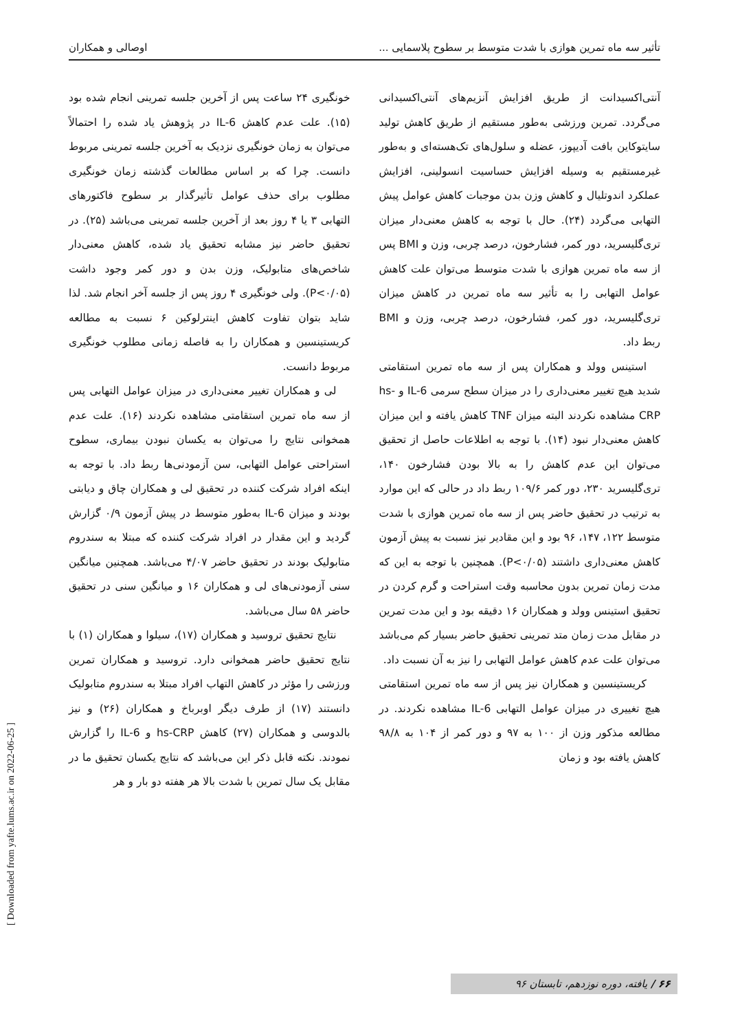تأثیر سه ماه تمرین هوازی با شدت متوسط بر سطوح پلاسمایی ... اوصالی و همکاران
آنتی‌اکسیدانت از طریق افزایش آنزیم‌های آنتی‌اکسیدانی می‌گردد. تمرین ورزشی به‌طور مستقیم از طریق کاهش تولید سایتوکاین بافت آدیپوز، عضله و سلول‌های تک‌هسته‌ای و به‌طور غیرمستقیم به وسیله افزایش حساسیت انسولینی، افزایش عملکرد اندوتلیال و کاهش وزن بدن موجبات کاهش عوامل پیش التهابی می‌گردد (۲۴). حال با توجه به کاهش معنی‌دار میزان تری‌گلیسرید، دور کمر، فشارخون، درصد چربی، وزن و BMI پس از سه ماه تمرین هوازی با شدت متوسط می‌توان علت کاهش عوامل التهابی را به تأثیر سه ماه تمرین در کاهش میزان تری‌گلیسرید، دور کمر، فشارخون، درصد چربی، وزن و BMI ربط داد.
استینس وولد و همکاران پس از سه ماه تمرین استقامتی شدید هیچ تغییر معنی‌داری را در میزان سطح سرمی IL-6 و hs-CRP مشاهده نکردند البته میزان TNF کاهش یافته و این میزان کاهش معنی‌دار نبود (۱۴). با توجه به اطلاعات حاصل از تحقیق می‌توان این عدم کاهش را به بالا بودن فشارخون ۱۴۰، تری‌گلیسرید ۲۳۰، دور کمر ۱۰۹/۶ ربط داد در حالی که این موارد به ترتیب در تحقیق حاضر پس از سه ماه تمرین هوازی با شدت متوسط ۱۲۲، ۱۴۷، ۹۶ بود و این مقادیر نیز نسبت به پیش آزمون کاهش معنی‌داری داشتند (P<۰/۰۵). همچنین با توجه به این که مدت زمان تمرین بدون محاسبه وقت استراحت و گرم کردن در تحقیق استینس وولد و همکاران ۱۶ دقیقه بود و این مدت تمرین در مقابل مدت زمان متد تمرینی تحقیق حاضر بسیار کم می‌باشد می‌توان علت عدم کاهش عوامل التهابی را نیز به آن نسبت داد.
کریستینسین و همکاران نیز پس از سه ماه تمرین استقامتی هیچ تغییری در میزان عوامل التهابی IL-6 مشاهده نکردند. در مطالعه مذکور وزن از ۱۰۰ به ۹۷ و دور کمر از ۱۰۴ به ۹۸/۸ کاهش یافته بود و زمان
خونگیری ۲۴ ساعت پس از آخرین جلسه تمرینی انجام شده بود (۱۵). علت عدم کاهش IL-6 در پژوهش یاد شده را احتمالاً می‌توان به زمان خونگیری نزدیک به آخرین جلسه تمرینی مربوط دانست. چرا که بر اساس مطالعات گذشته زمان خونگیری مطلوب برای حذف عوامل تأثیرگذار بر سطوح فاکتورهای التهابی ۳ یا ۴ روز بعد از آخرین جلسه تمرینی می‌باشد (۲۵). در تحقیق حاضر نیز مشابه تحقیق یاد شده، کاهش معنی‌دار شاخص‌های متابولیک، وزن بدن و دور کمر وجود داشت (P<۰/۰۵). ولی خونگیری ۴ روز پس از جلسه آخر انجام شد. لذا شاید بتوان تفاوت کاهش اینترلوکین ۶ نسبت به مطالعه کریستینسین و همکاران را به فاصله زمانی مطلوب خونگیری مربوط دانست.
لی و همکاران تغییر معنی‌داری در میزان عوامل التهابی پس از سه ماه تمرین استقامتی مشاهده نکردند (۱۶). علت عدم همخوانی نتایج را می‌توان به یکسان نبودن بیماری، سطوح استراحتی عوامل التهابی، سن آزمودنی‌ها ربط داد. با توجه به اینکه افراد شرکت کننده در تحقیق لی و همکاران چاق و دیابتی بودند و میزان IL-6 به‌طور متوسط در پیش آزمون ۰/۹ گزارش گردید و این مقدار در افراد شرکت کننده که مبتلا به سندروم متابولیک بودند در تحقیق حاضر ۴/۰۷ می‌باشد. همچنین میانگین سنی آزمودنی‌های لی و همکاران ۱۶ و میانگین سنی در تحقیق حاضر ۵۸ سال می‌باشد.
نتایج تحقیق تروسید و همکاران (۱۷)، سیلوا و همکاران (۱) با نتایج تحقیق حاضر همخوانی دارد. تروسید و همکاران تمرین ورزشی را مؤثر در کاهش التهاب افراد مبتلا به سندروم متابولیک دانستند (۱۷) از طرف دیگر اوبرباخ و همکاران (۲۶) و نیز بالدوسی و همکاران (۲۷) کاهش hs-CRP و IL-6 را گزارش نمودند. نکته قابل ذکر این می‌باشد که نتایج یکسان تحقیق ما در مقابل یک سال تمرین با شدت بالا هر هفته دو بار و هر
[ Downloaded from yafte.lums.ac.ir on 2022-06-25 ]
۶۶ / یافته، دوره نوزدهم، تابستان ۹۶